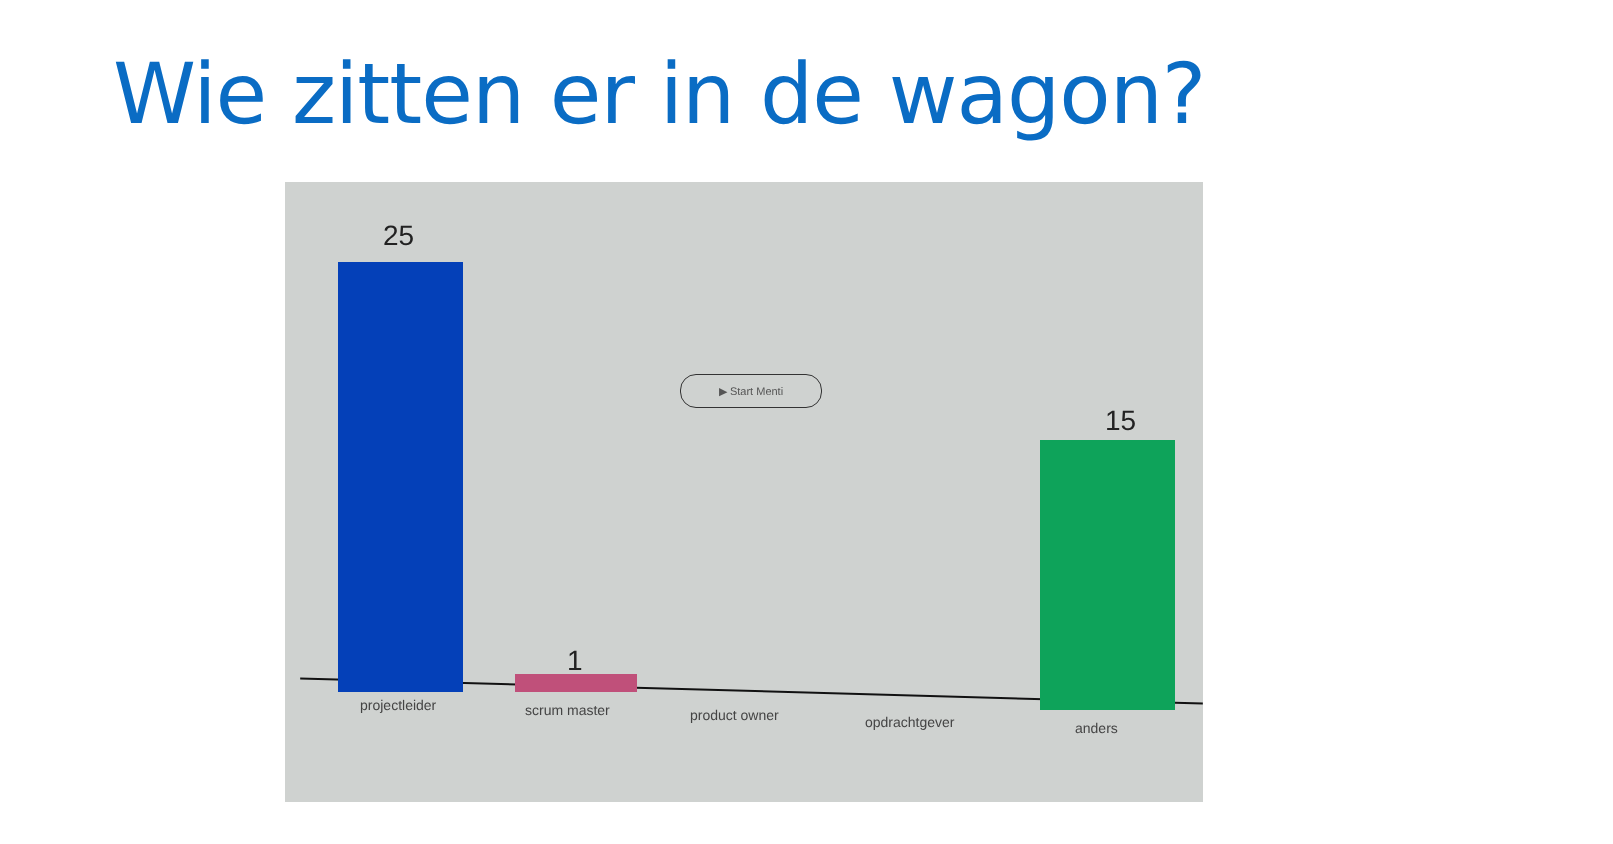Wie zitten er in de wagon?
25
1
▶ Start Menti
15
projectleider scrum master product owner opdrachtgever anders